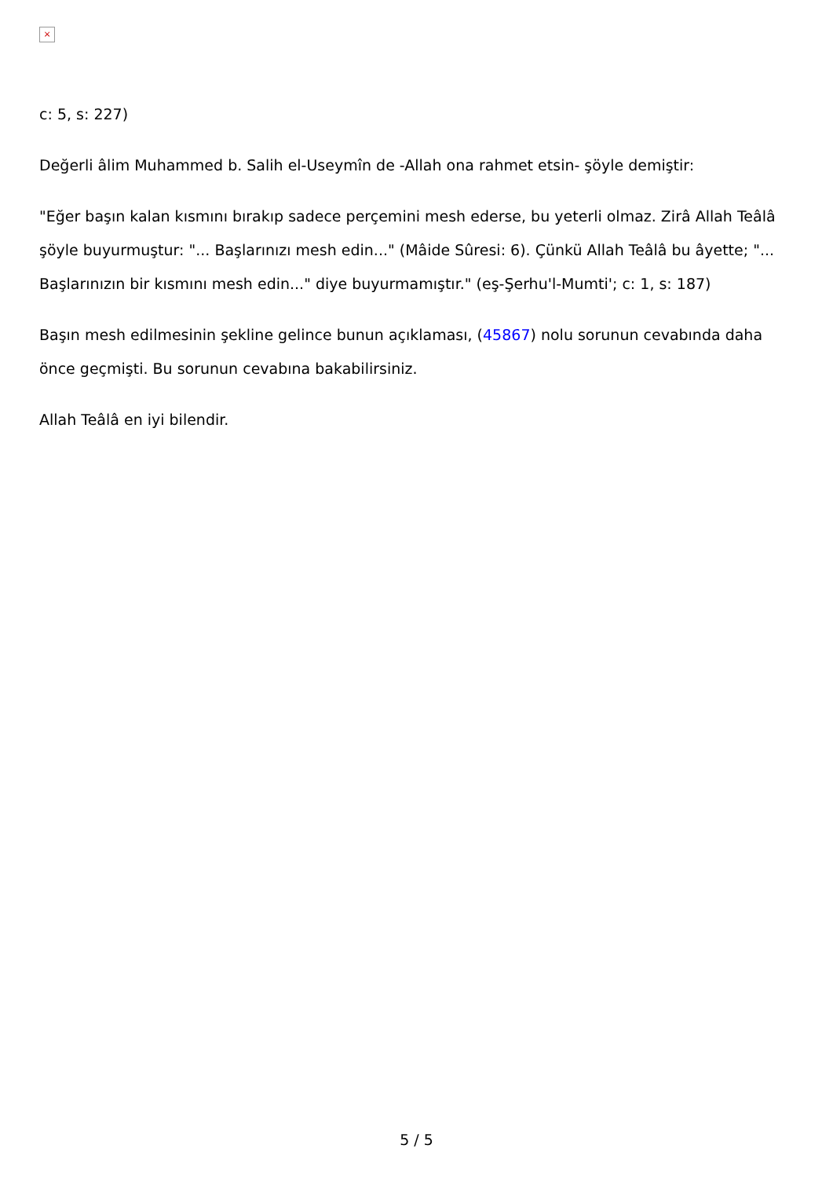×
c: 5, s: 227)
Değerli âlim Muhammed b. Salih el-Useymîn de -Allah ona rahmet etsin- şöyle demiştir:
"Eğer başın kalan kısmını bırakıp sadece perçemini mesh ederse, bu yeterli olmaz. Zirâ Allah Teâlâ şöyle buyurmuştur: "... Başlarınızı mesh edin..." (Mâide Sûresi: 6). Çünkü Allah Teâlâ bu âyette; "... Başlarınızın bir kısmını mesh edin..." diye buyurmamıştır." (eş-Şerhu'l-Mumti'; c: 1, s: 187)
Başın mesh edilmesinin şekline gelince bunun açıklaması, (45867) nolu sorunun cevabında daha önce geçmişti. Bu sorunun cevabına bakabilirsiniz.
Allah Teâlâ en iyi bilendir.
5 / 5